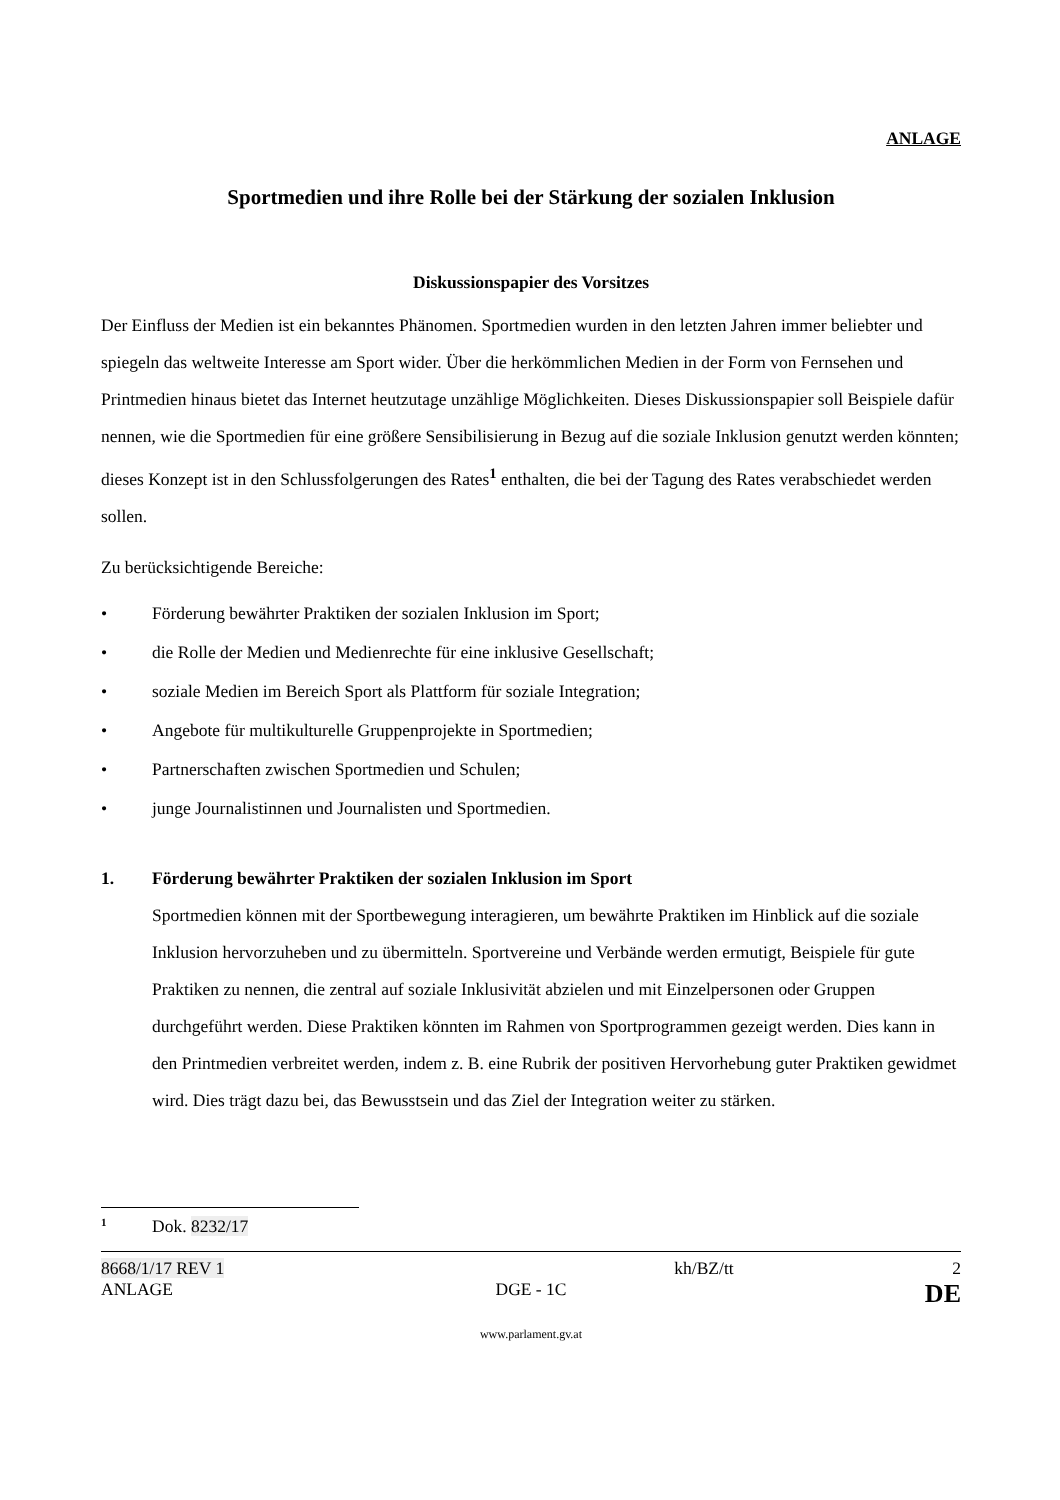ANLAGE
Sportmedien und ihre Rolle bei der Stärkung der sozialen Inklusion
Diskussionspapier des Vorsitzes
Der Einfluss der Medien ist ein bekanntes Phänomen. Sportmedien wurden in den letzten Jahren immer beliebter und spiegeln das weltweite Interesse am Sport wider. Über die herkömmlichen Medien in der Form von Fernsehen und Printmedien hinaus bietet das Internet heutzutage unzählige Möglichkeiten. Dieses Diskussionspapier soll Beispiele dafür nennen, wie die Sportmedien für eine größere Sensibilisierung in Bezug auf die soziale Inklusion genutzt werden könnten; dieses Konzept ist in den Schlussfolgerungen des Rates<sup>1</sup> enthalten, die bei der Tagung des Rates verabschiedet werden sollen.
Zu berücksichtigende Bereiche:
• Förderung bewährter Praktiken der sozialen Inklusion im Sport;
• die Rolle der Medien und Medienrechte für eine inklusive Gesellschaft;
• soziale Medien im Bereich Sport als Plattform für soziale Integration;
• Angebote für multikulturelle Gruppenprojekte in Sportmedien;
• Partnerschaften zwischen Sportmedien und Schulen;
• junge Journalistinnen und Journalisten und Sportmedien.
1. Förderung bewährter Praktiken der sozialen Inklusion im Sport
Sportmedien können mit der Sportbewegung interagieren, um bewährte Praktiken im Hinblick auf die soziale Inklusion hervorzuheben und zu übermitteln. Sportvereine und Verbände werden ermutigt, Beispiele für gute Praktiken zu nennen, die zentral auf soziale Inklusivität abzielen und mit Einzelpersonen oder Gruppen durchgeführt werden. Diese Praktiken könnten im Rahmen von Sportprogrammen gezeigt werden. Dies kann in den Printmedien verbreitet werden, indem z. B. eine Rubrik der positiven Hervorhebung guter Praktiken gewidmet wird. Dies trägt dazu bei, das Bewusstsein und das Ziel der Integration weiter zu stärken.
<sup>1</sup> Dok. 8232/17
8668/1/17 REV 1
ANLAGE
DGE - 1C
kh/BZ/tt 2
DE
www.parlament.gv.at